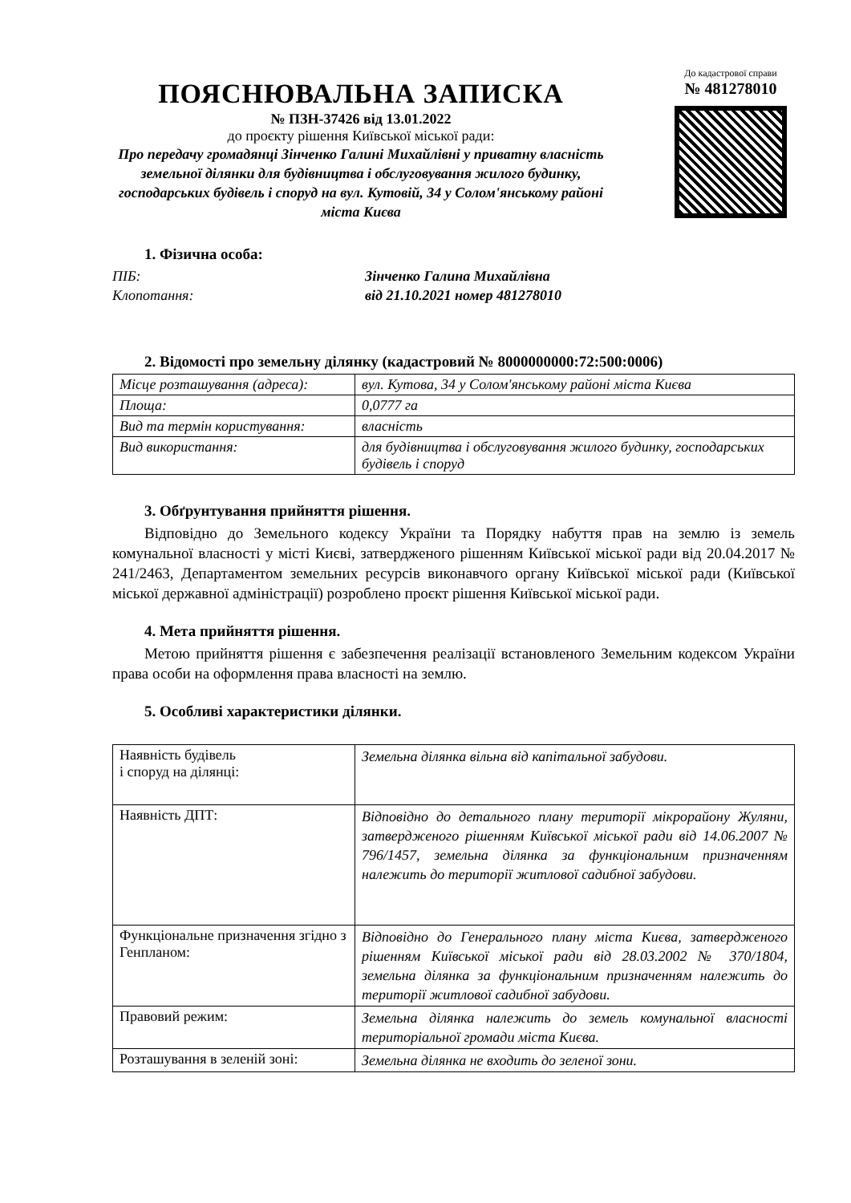ПОЯСНЮВАЛЬНА ЗАПИСКА
№ ПЗН-37426 від 13.01.2022
до проєкту рішення Київської міської ради:
Про передачу громадянці Зінченко Галині Михайлівні у приватну власність земельної ділянки для будівництва і обслуговування жилого будинку, господарських будівель і споруд на вул. Кутовій, 34 у Солом'янському районі міста Києва
До кадастрової справи
№ 481278010
1. Фізична особа:
ПІБ: Зінченко Галина Михайлівна
Клопотання: від 21.10.2021 номер 481278010
2. Відомості про земельну ділянку (кадастровий № 8000000000:72:500:0006)
| Місце розташування (адреса): | вул. Кутова, 34 у Солом'янському районі міста Києва |
| Площа: | 0,0777 га |
| Вид та термін користування: | власність |
| Вид використання: | для будівництва і обслуговування жилого будинку, господарських будівель і споруд |
3. Обґрунтування прийняття рішення.
Відповідно до Земельного кодексу України та Порядку набуття прав на землю із земель комунальної власності у місті Києві, затвердженого рішенням Київської міської ради від 20.04.2017 № 241/2463, Департаментом земельних ресурсів виконавчого органу Київської міської ради (Київської міської державної адміністрації) розроблено проєкт рішення Київської міської ради.
4. Мета прийняття рішення.
Метою прийняття рішення є забезпечення реалізації встановленого Земельним кодексом України права особи на оформлення права власності на землю.
5. Особливі характеристики ділянки.
| Наявність будівель і споруд на ділянці: | Земельна ділянка вільна від капітальної забудови. |
| Наявність ДПТ: | Відповідно до детального плану території мікрорайону Жуляни, затвердженого рішенням Київської міської ради від 14.06.2007 № 796/1457, земельна ділянка за функціональним призначенням належить до території житлової садибної забудови. |
| Функціональне призначення згідно з Генпланом: | Відповідно до Генерального плану міста Києва, затвердженого рішенням Київської міської ради від 28.03.2002 № 370/1804, земельна ділянка за функціональним призначенням належить до території житлової садибної забудови. |
| Правовий режим: | Земельна ділянка належить до земель комунальної власності територіальної громади міста Києва. |
| Розташування в зеленій зоні: | Земельна ділянка не входить до зеленої зони. |